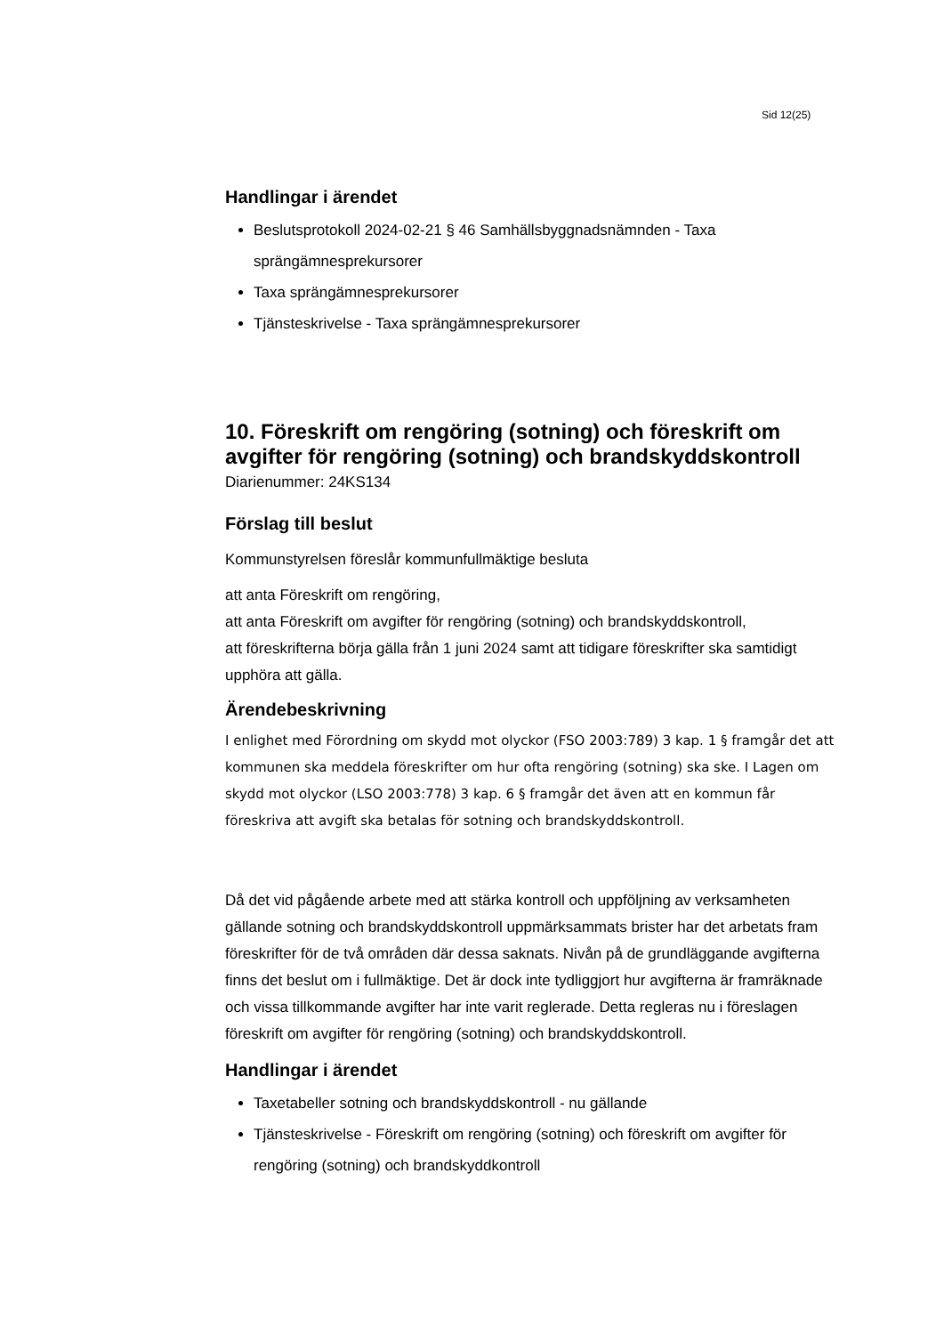Sid 12(25)
Handlingar i ärendet
Beslutsprotokoll 2024-02-21 § 46 Samhällsbyggnadsnämnden - Taxa sprängämnesprekursorer
Taxa sprängämnesprekursorer
Tjänsteskrivelse - Taxa sprängämnesprekursorer
10. Föreskrift om rengöring (sotning) och föreskrift om avgifter för rengöring (sotning) och brandskyddskontroll
Diarienummer: 24KS134
Förslag till beslut
Kommunstyrelsen föreslår kommunfullmäktige besluta
att anta Föreskrift om rengöring,
att anta Föreskrift om avgifter för rengöring (sotning) och brandskyddskontroll,
att föreskrifterna börja gälla från 1 juni 2024 samt att tidigare föreskrifter ska samtidigt upphöra att gälla.
Ärendebeskrivning
I enlighet med Förordning om skydd mot olyckor (FSO 2003:789) 3 kap. 1 § framgår det att kommunen ska meddela föreskrifter om hur ofta rengöring (sotning) ska ske. I Lagen om skydd mot olyckor (LSO 2003:778) 3 kap. 6 § framgår det även att en kommun får föreskriva att avgift ska betalas för sotning och brandskyddskontroll.
Då det vid pågående arbete med att stärka kontroll och uppföljning av verksamheten gällande sotning och brandskyddskontroll uppmärksammats brister har det arbetats fram föreskrifter för de två områden där dessa saknats. Nivån på de grundläggande avgifterna finns det beslut om i fullmäktige. Det är dock inte tydliggjort hur avgifterna är framräknade och vissa tillkommande avgifter har inte varit reglerade. Detta regleras nu i föreslagen föreskrift om avgifter för rengöring (sotning) och brandskyddskontroll.
Handlingar i ärendet
Taxetabeller sotning och brandskyddskontroll - nu gällande
Tjänsteskrivelse - Föreskrift om rengöring (sotning) och föreskrift om avgifter för rengöring (sotning) och brandskyddkontroll